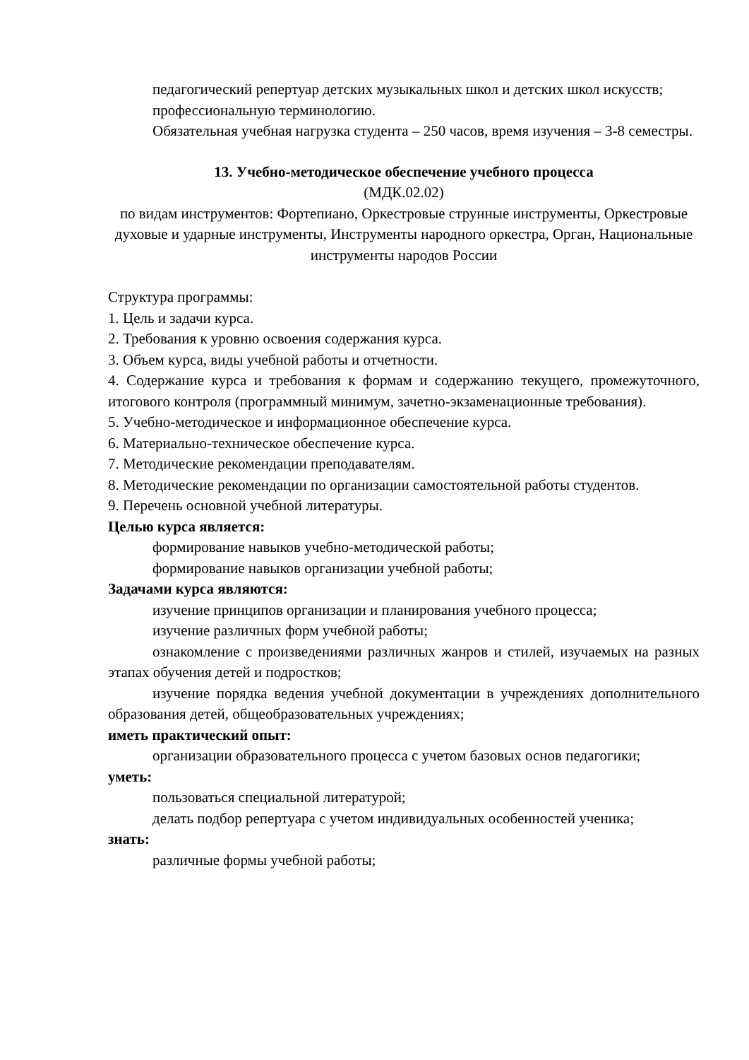педагогический репертуар детских музыкальных школ и детских школ искусств;
профессиональную терминологию.
Обязательная учебная нагрузка студента – 250 часов, время изучения – 3-8 семестры.
13. Учебно-методическое обеспечение учебного процесса
(МДК.02.02)
по видам инструментов: Фортепиано, Оркестровые струнные инструменты, Оркестровые духовые и ударные инструменты, Инструменты народного оркестра, Орган, Национальные инструменты народов России
Структура программы:
1. Цель и задачи курса.
2. Требования к уровню освоения содержания курса.
3. Объем курса, виды учебной работы и отчетности.
4. Содержание курса и требования к формам и содержанию текущего, промежуточного, итогового контроля (программный минимум, зачетно-экзаменационные требования).
5. Учебно-методическое и информационное обеспечение курса.
6. Материально-техническое обеспечение курса.
7. Методические рекомендации преподавателям.
8. Методические рекомендации по организации самостоятельной работы студентов.
9. Перечень основной учебной литературы.
Целью курса является:
формирование навыков учебно-методической работы;
формирование навыков организации учебной работы;
Задачами курса являются:
изучение принципов организации и планирования учебного процесса;
изучение различных форм учебной работы;
ознакомление с произведениями различных жанров и стилей, изучаемых на разных этапах обучения детей и подростков;
изучение порядка ведения учебной документации в учреждениях дополнительного образования детей, общеобразовательных учреждениях;
иметь практический опыт:
организации образовательного процесса с учетом базовых основ педагогики;
уметь:
пользоваться специальной литературой;
делать подбор репертуара с учетом индивидуальных особенностей ученика;
знать:
различные формы учебной работы;